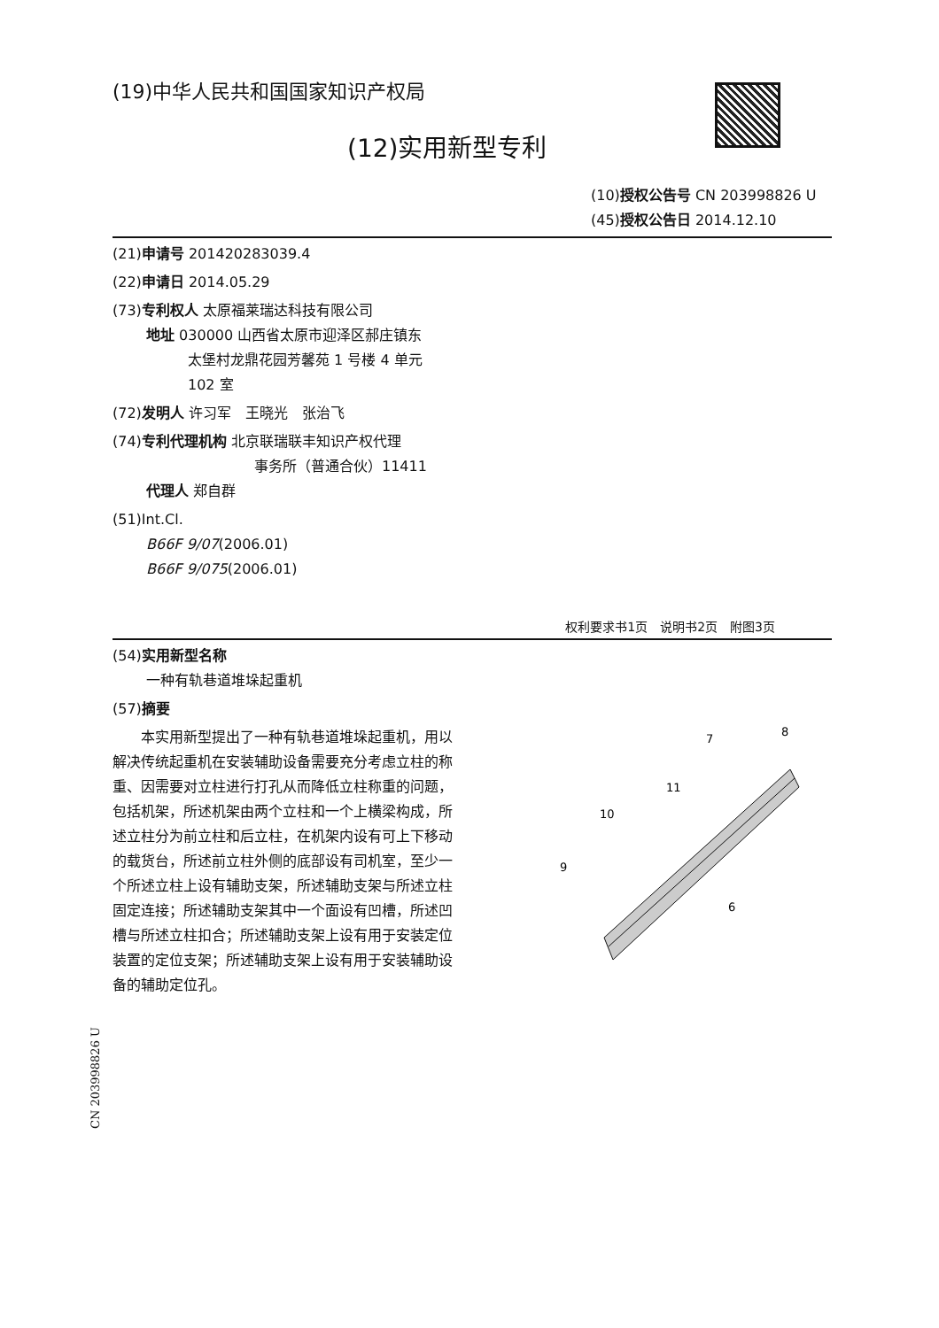(19)中华人民共和国国家知识产权局
(12)实用新型专利
(10)授权公告号 CN 203998826 U
(45)授权公告日 2014.12.10
(21)申请号 201420283039.4
(22)申请日 2014.05.29
(73)专利权人 太原福莱瑞达科技有限公司
地址 030000 山西省太原市迎泽区郝庄镇东
太堡村龙鼎花园芳馨苑 1 号楼 4 单元
102 室
(72)发明人 许习军　王晓光　张治飞
(74)专利代理机构 北京联瑞联丰知识产权代理
事务所（普通合伙）11411
代理人 郑自群
(51)Int.Cl.
B66F 9/07(2006.01)
B66F 9/075(2006.01)
权利要求书1页　说明书2页　附图3页
(54)实用新型名称
一种有轨巷道堆垛起重机
(57)摘要
　　本实用新型提出了一种有轨巷道堆垛起重机，用以解决传统起重机在安装辅助设备需要充分考虑立柱的称重、因需要对立柱进行打孔从而降低立柱称重的问题，包括机架，所述机架由两个立柱和一个上横梁构成，所述立柱分为前立柱和后立柱，在机架内设有可上下移动的载货台，所述前立柱外侧的底部设有司机室，至少一个所述立柱上设有辅助支架，所述辅助支架与所述立柱固定连接；所述辅助支架其中一个面设有凹槽，所述凹槽与所述立柱扣合；所述辅助支架上设有用于安装定位装置的定位支架；所述辅助支架上设有用于安装辅助设备的辅助定位孔。
7
8
11
10
9
6
CN 203998826 U